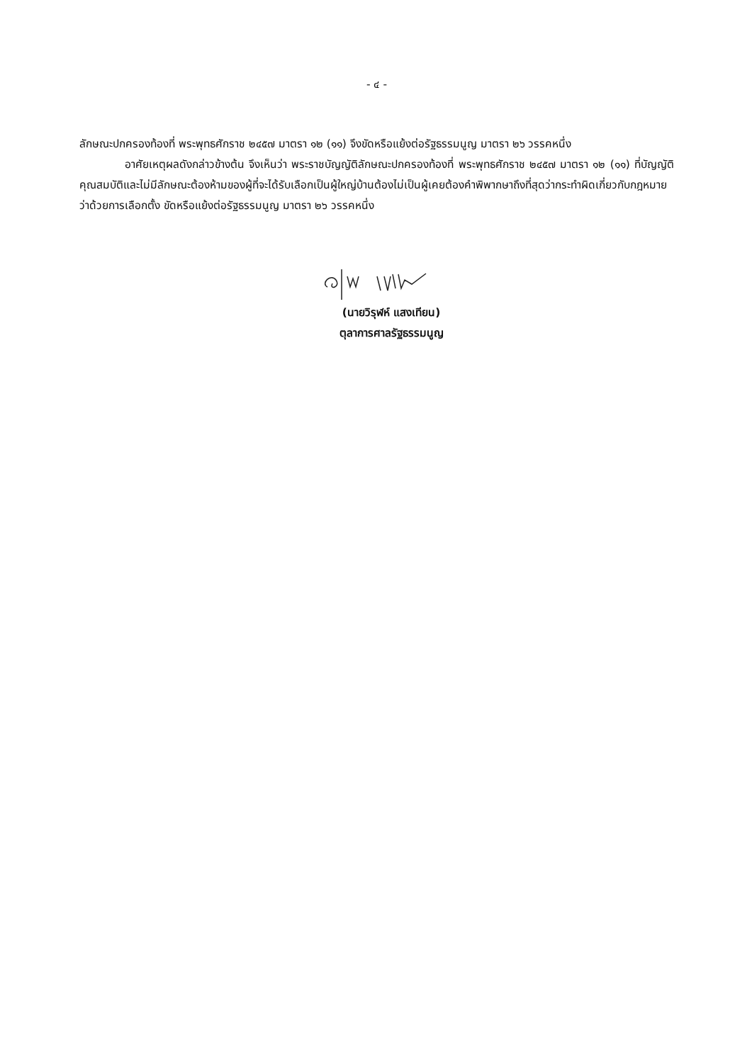- ๔ -
ลักษณะปกครองท้องที่ พระพุทธศักราช ๒๔๕๗ มาตรา ๑๒ (๑๑) จึงขัดหรือแย้งต่อรัฐธรรมนูญ มาตรา ๒๖ วรรคหนึ่ง
อาศัยเหตุผลดังกล่าวข้างต้น จึงเห็นว่า พระราชบัญญัติลักษณะปกครองท้องที่ พระพุทธศักราช ๒๔๕๗ มาตรา ๑๒ (๑๑) ที่บัญญัติคุณสมบัติและไม่มีลักษณะต้องห้ามของผู้ที่จะได้รับเลือกเป็นผู้ใหญ่บ้านต้องไม่เป็นผู้เคยต้องคำพิพากษาถึงที่สุดว่ากระทำผิดเกี่ยวกับกฎหมายว่าด้วยการเลือกตั้ง ขัดหรือแย้งต่อรัฐธรรมนูญ มาตรา ๒๖ วรรคหนึ่ง
(นายวิรุฬห์ แสงเทียน)
ตุลาการศาลรัฐธรรมนูญ